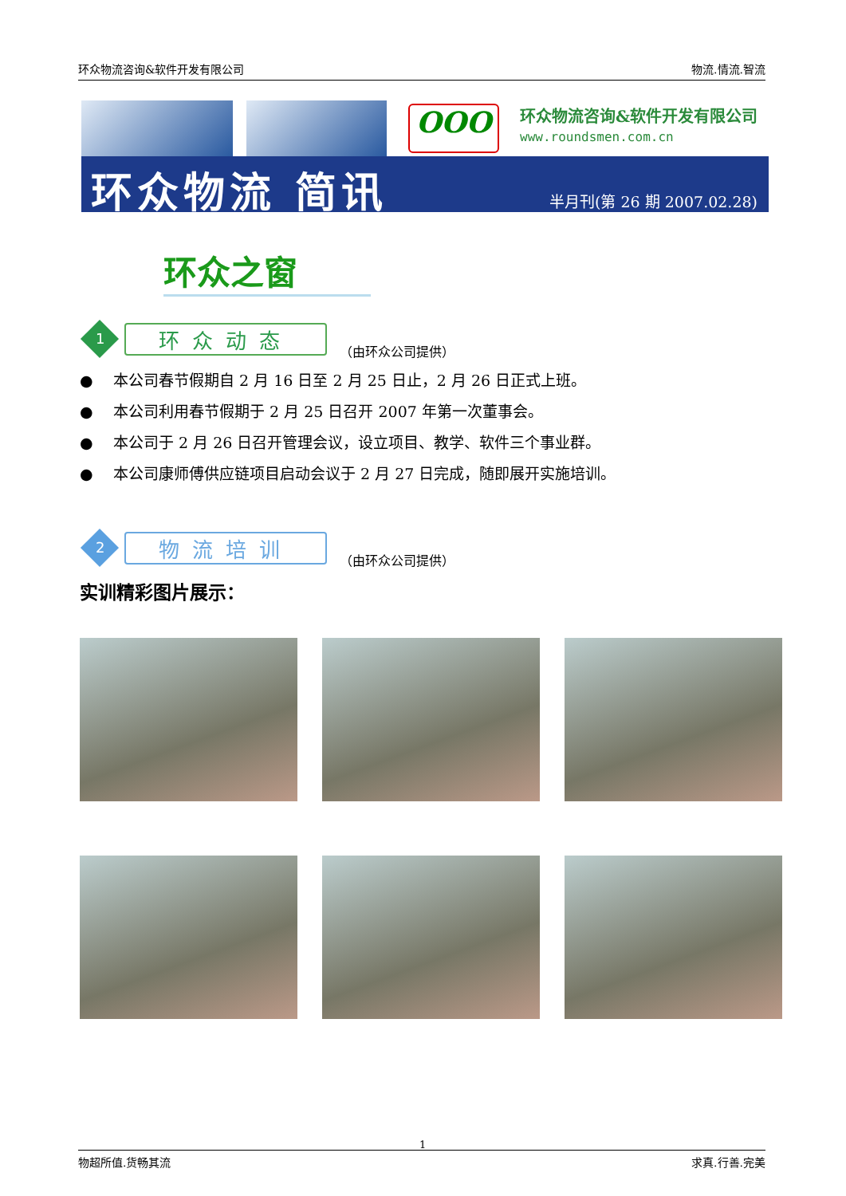环众物流咨询&软件开发有限公司 物流.情流.智流
OOO 环众物流咨询&软件开发有限公司
www.roundsmen.com.cn
环众物流 简讯 半月刊(第 26 期 2007.02.28)
环众之窗
1
环众动态
（由环众公司提供）
● 本公司春节假期自 2 月 16 日至 2 月 25 日止，2 月 26 日正式上班。
● 本公司利用春节假期于 2 月 25 日召开 2007 年第一次董事会。
● 本公司于 2 月 26 日召开管理会议，设立项目、教学、软件三个事业群。
● 本公司康师傅供应链项目启动会议于 2 月 27 日完成，随即展开实施培训。
2
物流培训
（由环众公司提供）
实训精彩图片展示：
1
物超所值.货畅其流 求真.行善.完美